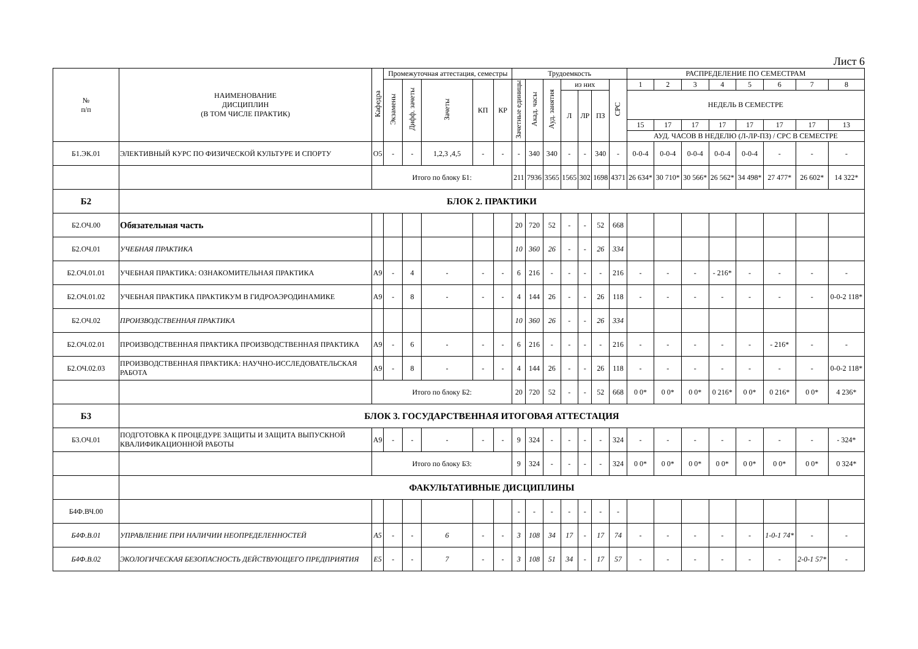Лист 6
| № п/п | НАИМЕНОВАНИЕ ДИСЦИПЛИН (В ТОМ ЧИСЛЕ ПРАКТИК) | Кафедра | Промежуточная аттестация, семестры | | | | | Трудоемкость | | | | | | | РАСПРЕДЕЛЕНИЕ ПО СЕМЕСТРАМ | | | | | | | |
| --- | --- | --- | --- | --- | --- | --- | --- | --- | --- | --- | --- | --- | --- | --- | --- | --- | --- | --- | --- | --- | --- | --- |
| | | | Экзамены | Дифф. зачеты | Зачеты | КП | КР | Зачетные единицы | Акад. часы | Ауд. занятия | из них | | | СРС | 1 | 2 | 3 | 4 | 5 | 6 | 7 | 8 |
| | | | | | | | | | | | Л | ЛР | ПЗ | | НЕДЕЛЬ В СЕМЕСТРЕ | | | | | | | |
| | | | | | | | | | | | | | | | 15 | 17 | 17 | 17 | 17 | 17 | 17 | 13 |
| | | | | | | | | | | | | | | | АУД. ЧАСОВ В НЕДЕЛЮ (Л-ЛР-ПЗ) / СРС В СЕМЕСТРЕ | | | | | | | |
| Б1.ЭК.01 | ЭЛЕКТИВНЫЙ КУРС ПО ФИЗИЧЕСКОЙ КУЛЬТУРЕ И СПОРТУ | О5 | - | - | 1,2,3 ,4,5 | - | - | - | 340 | 340 | - | - | 340 | - | 0-0-4 | 0-0-4 | 0-0-4 | 0-0-4 | 0-0-4 | - | - | - |
| | | Итого по блоку Б1: | | | | | | 211 | 7936 | 3565 | 1565 | 302 | 1698 | 4371 | 26 634* | 30 710* | 30 566* | 26 562* | 34 498* | 27 477* | 26 602* | 14 322* |
| Б2 | БЛОК 2. ПРАКТИКИ | | | | | | | | | | | | | | | | | | | | | |
| Б2.ОЧ.00 | Обязательная часть | | | | | | | 20 | 720 | 52 | - | - | 52 | 668 | | | | | | | | |
| Б2.ОЧ.01 | УЧЕБНАЯ ПРАКТИКА | | | | | | | 10 | 360 | 26 | - | - | 26 | 334 | | | | | | | | |
| Б2.ОЧ.01.01 | УЧЕБНАЯ ПРАКТИКА: ОЗНАКОМИТЕЛЬНАЯ ПРАКТИКА | А9 | - | 4 | - | - | - | 6 | 216 | - | - | - | - | 216 | - | - | - | - 216* | - | - | - | - |
| Б2.ОЧ.01.02 | УЧЕБНАЯ ПРАКТИКА ПРАКТИКУМ В ГИДРОАЭРОДИНАМИКЕ | А9 | - | 8 | - | - | - | 4 | 144 | 26 | - | - | 26 | 118 | - | - | - | - | - | - | - | 0-0-2 118* |
| Б2.ОЧ.02 | ПРОИЗВОДСТВЕННАЯ ПРАКТИКА | | | | | | | 10 | 360 | 26 | - | - | 26 | 334 | | | | | | | | |
| Б2.ОЧ.02.01 | ПРОИЗВОДСТВЕННАЯ ПРАКТИКА ПРОИЗВОДСТВЕННАЯ ПРАКТИКА | А9 | - | 6 | - | - | - | 6 | 216 | - | - | - | - | 216 | - | - | - | - | - | - 216* | - | - |
| Б2.ОЧ.02.03 | ПРОИЗВОДСТВЕННАЯ ПРАКТИКА: НАУЧНО-ИССЛЕДОВАТЕЛЬСКАЯ РАБОТА | А9 | - | 8 | - | - | - | 4 | 144 | 26 | - | - | 26 | 118 | - | - | - | - | - | - | - | 0-0-2 118* |
| | | Итого по блоку Б2: | | | | | | 20 | 720 | 52 | - | - | 52 | 668 | 0 0* | 0 0* | 0 0* | 0 216* | 0 0* | 0 216* | 0 0* | 4 236* |
| Б3 | БЛОК 3. ГОСУДАРСТВЕННАЯ ИТОГОВАЯ АТТЕСТАЦИЯ | | | | | | | | | | | | | | | | | | | | | |
| Б3.ОЧ.01 | ПОДГОТОВКА К ПРОЦЕДУРЕ ЗАЩИТЫ И ЗАЩИТА ВЫПУСКНОЙ КВАЛИФИКАЦИОННОЙ РАБОТЫ | А9 | - | - | - | - | - | 9 | 324 | - | - | - | - | 324 | - | - | - | - | - | - | - | - 324* |
| | | Итого по блоку Б3: | | | | | | 9 | 324 | - | - | - | - | 324 | 0 0* | 0 0* | 0 0* | 0 0* | 0 0* | 0 0* | 0 0* | 0 324* |
| | ФАКУЛЬТАТИВНЫЕ ДИСЦИПЛИНЫ | | | | | | | | | | | | | | | | | | | | | |
| Б4Ф.ВЧ.00 | | | | | | | | - | - | - | - | - | - | - | | | | | | | | |
| Б4Ф.В.01 | УПРАВЛЕНИЕ ПРИ НАЛИЧИИ НЕОПРЕДЕЛЕННОСТЕЙ | А5 | - | - | 6 | - | - | 3 | 108 | 34 | 17 | - | 17 | 74 | - | - | - | - | - | 1-0-1 74* | - | - |
| Б4Ф.В.02 | ЭКОЛОГИЧЕСКАЯ БЕЗОПАСНОСТЬ ДЕЙСТВУЮЩЕГО ПРЕДПРИЯТИЯ | Е5 | - | - | 7 | - | - | 3 | 108 | 51 | 34 | - | 17 | 57 | - | - | - | - | - | - | 2-0-1 57* | - |